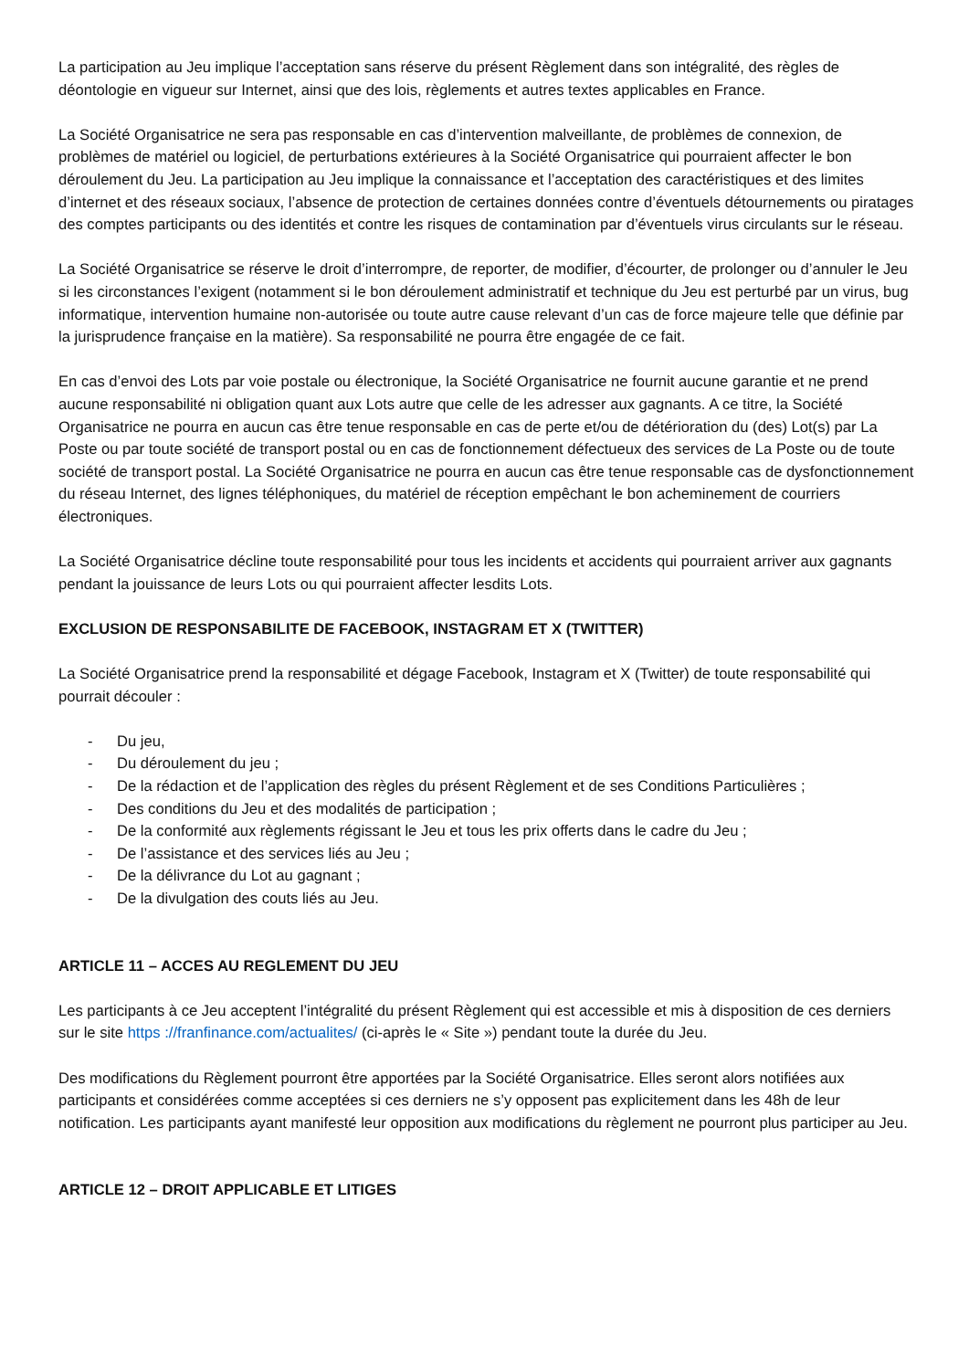La participation au Jeu implique l’acceptation sans réserve du présent Règlement dans son intégralité, des règles de déontologie en vigueur sur Internet, ainsi que des lois, règlements et autres textes applicables en France.
La Société Organisatrice ne sera pas responsable en cas d’intervention malveillante, de problèmes de connexion, de problèmes de matériel ou logiciel, de perturbations extérieures à la Société Organisatrice qui pourraient affecter le bon déroulement du Jeu. La participation au Jeu implique la connaissance et l’acceptation des caractéristiques et des limites d’internet et des réseaux sociaux, l’absence de protection de certaines données contre d’éventuels détournements ou piratages des comptes participants ou des identités et contre les risques de contamination par d’éventuels virus circulants sur le réseau.
La Société Organisatrice se réserve le droit d’interrompre, de reporter, de modifier, d’écourter, de prolonger ou d’annuler le Jeu si les circonstances l’exigent (notamment si le bon déroulement administratif et technique du Jeu est perturbé par un virus, bug informatique, intervention humaine non-autorisée ou toute autre cause relevant d’un cas de force majeure telle que définie par la jurisprudence française en la matière). Sa responsabilité ne pourra être engagée de ce fait.
En cas d’envoi des Lots par voie postale ou électronique, la Société Organisatrice ne fournit aucune garantie et ne prend aucune responsabilité ni obligation quant aux Lots autre que celle de les adresser aux gagnants. A ce titre, la Société Organisatrice ne pourra en aucun cas être tenue responsable en cas de perte et/ou de détérioration du (des) Lot(s) par La Poste ou par toute société de transport postal ou en cas de fonctionnement défectueux des services de La Poste ou de toute société de transport postal. La Société Organisatrice ne pourra en aucun cas être tenue responsable cas de dysfonctionnement du réseau Internet, des lignes téléphoniques, du matériel de réception empêchant le bon acheminement de courriers électroniques.
La Société Organisatrice décline toute responsabilité pour tous les incidents et accidents qui pourraient arriver aux gagnants pendant la jouissance de leurs Lots ou qui pourraient affecter lesdits Lots.
EXCLUSION DE RESPONSABILITE DE FACEBOOK, INSTAGRAM ET X (TWITTER)
La Société Organisatrice prend la responsabilité et dégage Facebook, Instagram et X (Twitter) de toute responsabilité qui pourrait découler :
- Du jeu,
- Du déroulement du jeu ;
- De la rédaction et de l’application des règles du présent Règlement et de ses Conditions Particulières ;
- Des conditions du Jeu et des modalités de participation ;
- De la conformité aux règlements régissant le Jeu et tous les prix offerts dans le cadre du Jeu ;
- De l’assistance et des services liés au Jeu ;
- De la délivrance du Lot au gagnant ;
- De la divulgation des couts liés au Jeu.
ARTICLE 11 – ACCES AU REGLEMENT DU JEU
Les participants à ce Jeu acceptent l’intégralité du présent Règlement qui est accessible et mis à disposition de ces derniers sur le site https ://franfinance.com/actualites/ (ci-après le « Site ») pendant toute la durée du Jeu.
Des modifications du Règlement pourront être apportées par la Société Organisatrice. Elles seront alors notifiées aux participants et considérées comme acceptées si ces derniers ne s’y opposent pas explicitement dans les 48h de leur notification. Les participants ayant manifesté leur opposition aux modifications du règlement ne pourront plus participer au Jeu.
ARTICLE 12 – DROIT APPLICABLE ET LITIGES